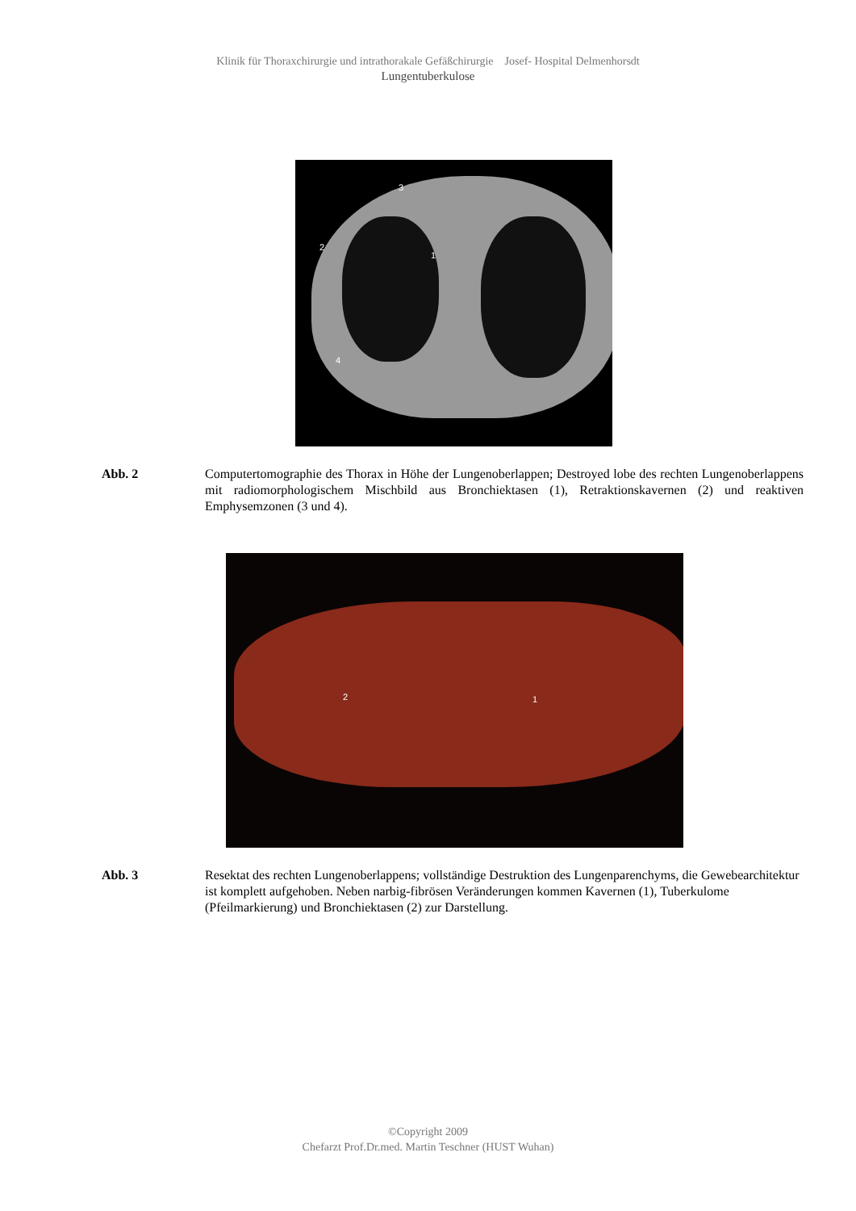Klinik für Thoraxchirurgie und intrathorakale Gefäßchirurgie Josef- Hospital Delmenhorsdt
Lungentuberkulose
3
2
1
4
Abb. 2 Computertomographie des Thorax in Höhe der Lungenoberlappen; Destroyed lobe des rechten Lungenoberlappens mit radiomorphologischem Mischbild aus Bronchiektasen (1), Retraktionskavernen (2) und reaktiven Emphysemzonen (3 und 4).
2 1
Abb. 3 Resektat des rechten Lungenoberlappens; vollständige Destruktion des Lungenparenchyms, die Gewebearchitektur ist komplett aufgehoben. Neben narbig-fibrösen Veränderungen kommen Kavernen (1), Tuberkulome (Pfeilmarkierung) und Bronchiektasen (2) zur Darstellung.
©Copyright 2009
Chefarzt Prof.Dr.med. Martin Teschner (HUST Wuhan)